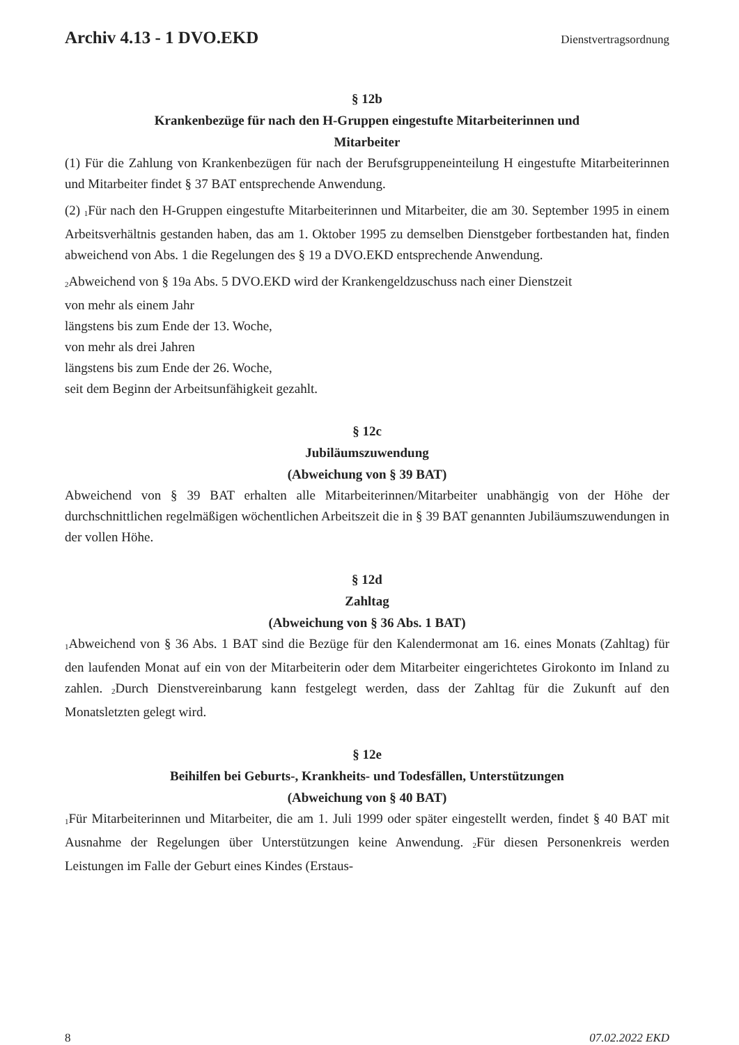Archiv 4.13 - 1 DVO.EKD Dienstvertragsordnung
§ 12b
Krankenbezüge für nach den H-Gruppen eingestufte Mitarbeiterinnen und
Mitarbeiter
(1) Für die Zahlung von Krankenbezügen für nach der Berufsgruppeneinteilung H eingestufte Mitarbeiterinnen und Mitarbeiter findet § 37 BAT entsprechende Anwendung.
(2) <sub>1</sub>Für nach den H-Gruppen eingestufte Mitarbeiterinnen und Mitarbeiter, die am 30. September 1995 in einem Arbeitsverhältnis gestanden haben, das am 1. Oktober 1995 zu demselben Dienstgeber fortbestanden hat, finden abweichend von Abs. 1 die Regelungen des § 19 a DVO.EKD entsprechende Anwendung.
<sub>2</sub>Abweichend von § 19a Abs. 5 DVO.EKD wird der Krankengeldzuschuss nach einer Dienstzeit
von mehr als einem Jahr
längstens bis zum Ende der 13. Woche,
von mehr als drei Jahren
längstens bis zum Ende der 26. Woche,
seit dem Beginn der Arbeitsunfähigkeit gezahlt.
§ 12c
Jubiläumszuwendung
(Abweichung von § 39 BAT)
Abweichend von § 39 BAT erhalten alle Mitarbeiterinnen/Mitarbeiter unabhängig von der Höhe der durchschnittlichen regelmäßigen wöchentlichen Arbeitszeit die in § 39 BAT genannten Jubiläumszuwendungen in der vollen Höhe.
§ 12d
Zahltag
(Abweichung von § 36 Abs. 1 BAT)
<sub>1</sub>Abweichend von § 36 Abs. 1 BAT sind die Bezüge für den Kalendermonat am 16. eines Monats (Zahltag) für den laufenden Monat auf ein von der Mitarbeiterin oder dem Mitarbeiter eingerichtetes Girokonto im Inland zu zahlen. <sub>2</sub>Durch Dienstvereinbarung kann festgelegt werden, dass der Zahltag für die Zukunft auf den Monatsletzten gelegt wird.
§ 12e
Beihilfen bei Geburts-, Krankheits- und Todesfällen, Unterstützungen
(Abweichung von § 40 BAT)
<sub>1</sub>Für Mitarbeiterinnen und Mitarbeiter, die am 1. Juli 1999 oder später eingestellt werden, findet § 40 BAT mit Ausnahme der Regelungen über Unterstützungen keine Anwendung. <sub>2</sub>Für diesen Personenkreis werden Leistungen im Falle der Geburt eines Kindes (Erstaus-
8 07.02.2022 EKD